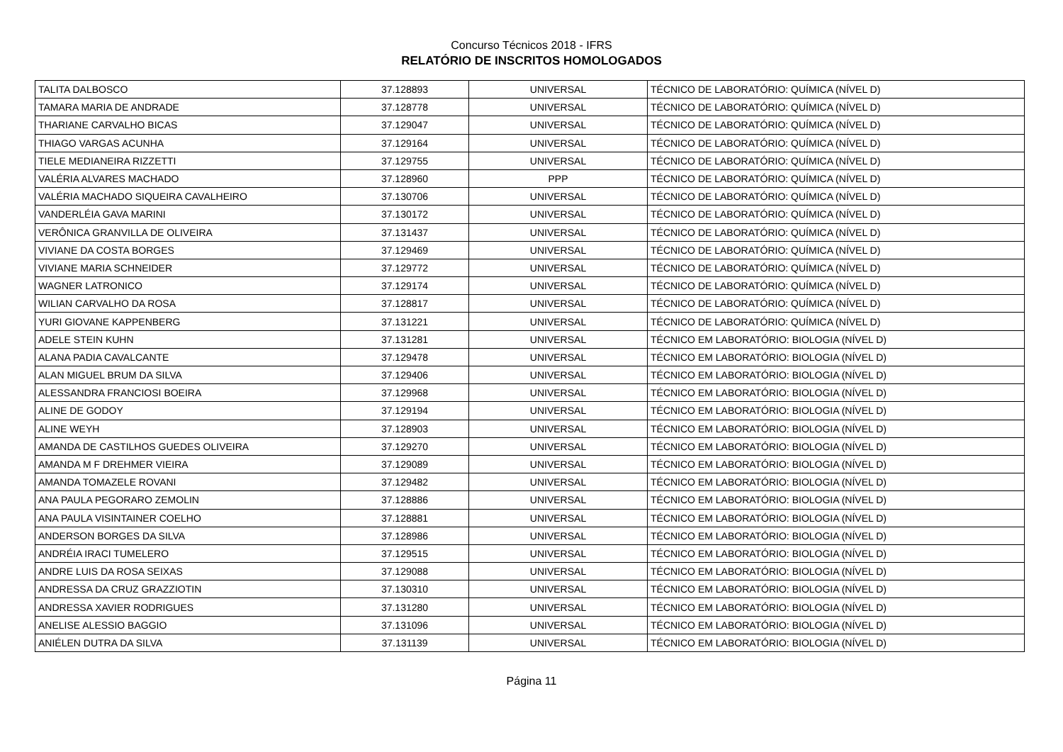Concurso Técnicos 2018 - IFRS
RELATÓRIO DE INSCRITOS HOMOLOGADOS
| TALITA DALBOSCO | 37.128893 | UNIVERSAL | TÉCNICO DE LABORATÓRIO: QUÍMICA (NÍVEL D) |
| TAMARA MARIA DE ANDRADE | 37.128778 | UNIVERSAL | TÉCNICO DE LABORATÓRIO: QUÍMICA (NÍVEL D) |
| THARIANE CARVALHO BICAS | 37.129047 | UNIVERSAL | TÉCNICO DE LABORATÓRIO: QUÍMICA (NÍVEL D) |
| THIAGO VARGAS ACUNHA | 37.129164 | UNIVERSAL | TÉCNICO DE LABORATÓRIO: QUÍMICA (NÍVEL D) |
| TIELE MEDIANEIRA RIZZETTI | 37.129755 | UNIVERSAL | TÉCNICO DE LABORATÓRIO: QUÍMICA (NÍVEL D) |
| VALÉRIA ALVARES MACHADO | 37.128960 | PPP | TÉCNICO DE LABORATÓRIO: QUÍMICA (NÍVEL D) |
| VALÉRIA MACHADO SIQUEIRA CAVALHEIRO | 37.130706 | UNIVERSAL | TÉCNICO DE LABORATÓRIO: QUÍMICA (NÍVEL D) |
| VANDERLÉIA GAVA MARINI | 37.130172 | UNIVERSAL | TÉCNICO DE LABORATÓRIO: QUÍMICA (NÍVEL D) |
| VERÔNICA GRANVILLA DE OLIVEIRA | 37.131437 | UNIVERSAL | TÉCNICO DE LABORATÓRIO: QUÍMICA (NÍVEL D) |
| VIVIANE DA COSTA BORGES | 37.129469 | UNIVERSAL | TÉCNICO DE LABORATÓRIO: QUÍMICA (NÍVEL D) |
| VIVIANE MARIA SCHNEIDER | 37.129772 | UNIVERSAL | TÉCNICO DE LABORATÓRIO: QUÍMICA (NÍVEL D) |
| WAGNER LATRONICO | 37.129174 | UNIVERSAL | TÉCNICO DE LABORATÓRIO: QUÍMICA (NÍVEL D) |
| WILIAN CARVALHO DA ROSA | 37.128817 | UNIVERSAL | TÉCNICO DE LABORATÓRIO: QUÍMICA (NÍVEL D) |
| YURI GIOVANE KAPPENBERG | 37.131221 | UNIVERSAL | TÉCNICO DE LABORATÓRIO: QUÍMICA (NÍVEL D) |
| ADELE STEIN KUHN | 37.131281 | UNIVERSAL | TÉCNICO EM LABORATÓRIO: BIOLOGIA (NÍVEL D) |
| ALANA PADIA CAVALCANTE | 37.129478 | UNIVERSAL | TÉCNICO EM LABORATÓRIO: BIOLOGIA (NÍVEL D) |
| ALAN MIGUEL BRUM DA SILVA | 37.129406 | UNIVERSAL | TÉCNICO EM LABORATÓRIO: BIOLOGIA (NÍVEL D) |
| ALESSANDRA FRANCIOSI BOEIRA | 37.129968 | UNIVERSAL | TÉCNICO EM LABORATÓRIO: BIOLOGIA (NÍVEL D) |
| ALINE DE GODOY | 37.129194 | UNIVERSAL | TÉCNICO EM LABORATÓRIO: BIOLOGIA (NÍVEL D) |
| ALINE WEYH | 37.128903 | UNIVERSAL | TÉCNICO EM LABORATÓRIO: BIOLOGIA (NÍVEL D) |
| AMANDA DE CASTILHOS GUEDES OLIVEIRA | 37.129270 | UNIVERSAL | TÉCNICO EM LABORATÓRIO: BIOLOGIA (NÍVEL D) |
| AMANDA M F DREHMER VIEIRA | 37.129089 | UNIVERSAL | TÉCNICO EM LABORATÓRIO: BIOLOGIA (NÍVEL D) |
| AMANDA TOMAZELE ROVANI | 37.129482 | UNIVERSAL | TÉCNICO EM LABORATÓRIO: BIOLOGIA (NÍVEL D) |
| ANA PAULA PEGORARO ZEMOLIN | 37.128886 | UNIVERSAL | TÉCNICO EM LABORATÓRIO: BIOLOGIA (NÍVEL D) |
| ANA PAULA VISINTAINER COELHO | 37.128881 | UNIVERSAL | TÉCNICO EM LABORATÓRIO: BIOLOGIA (NÍVEL D) |
| ANDERSON BORGES DA SILVA | 37.128986 | UNIVERSAL | TÉCNICO EM LABORATÓRIO: BIOLOGIA (NÍVEL D) |
| ANDRÉIA IRACI TUMELERO | 37.129515 | UNIVERSAL | TÉCNICO EM LABORATÓRIO: BIOLOGIA (NÍVEL D) |
| ANDRE LUIS DA ROSA SEIXAS | 37.129088 | UNIVERSAL | TÉCNICO EM LABORATÓRIO: BIOLOGIA (NÍVEL D) |
| ANDRESSA DA CRUZ GRAZZIOTIN | 37.130310 | UNIVERSAL | TÉCNICO EM LABORATÓRIO: BIOLOGIA (NÍVEL D) |
| ANDRESSA XAVIER RODRIGUES | 37.131280 | UNIVERSAL | TÉCNICO EM LABORATÓRIO: BIOLOGIA (NÍVEL D) |
| ANELISE ALESSIO BAGGIO | 37.131096 | UNIVERSAL | TÉCNICO EM LABORATÓRIO: BIOLOGIA (NÍVEL D) |
| ANIÉLEN DUTRA DA SILVA | 37.131139 | UNIVERSAL | TÉCNICO EM LABORATÓRIO: BIOLOGIA (NÍVEL D) |
Página 11